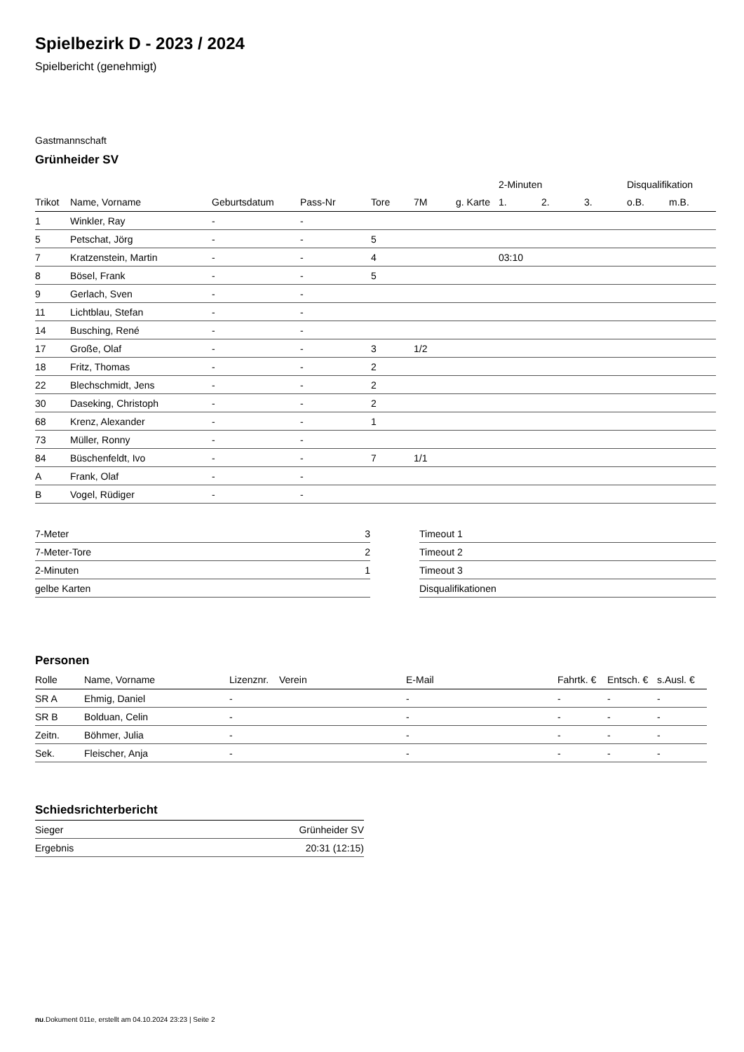Spielbezirk D - 2023 / 2024
Spielbericht (genehmigt)
Gastmannschaft
Grünheider SV
| | | | | | | | 2-Minuten | | | Disqualifikation | |
| --- | --- | --- | --- | --- | --- | --- | --- | --- | --- | --- | --- |
| Trikot | Name, Vorname | Geburtsdatum | Pass-Nr | Tore | 7M | g. Karte | 1. | 2. | 3. | o.B. | m.B. |
| 1 | Winkler, Ray | - | - | | | | | | | | |
| 5 | Petschat, Jörg | - | - | 5 | | | | | | | |
| 7 | Kratzenstein, Martin | - | - | 4 | | | 03:10 | | | | |
| 8 | Bösel, Frank | - | - | 5 | | | | | | | |
| 9 | Gerlach, Sven | - | - | | | | | | | | |
| 11 | Lichtblau, Stefan | - | - | | | | | | | | |
| 14 | Busching, René | - | - | | | | | | | | |
| 17 | Große, Olaf | - | - | 3 | 1/2 | | | | | | |
| 18 | Fritz, Thomas | - | - | 2 | | | | | | | |
| 22 | Blechschmidt, Jens | - | - | 2 | | | | | | | |
| 30 | Daseking, Christoph | - | - | 2 | | | | | | | |
| 68 | Krenz, Alexander | - | - | 1 | | | | | | | |
| 73 | Müller, Ronny | - | - | | | | | | | | |
| 84 | Büschenfeldt, Ivo | - | - | 7 | 1/1 | | | | | | |
| A | Frank, Olaf | - | - | | | | | | | | |
| B | Vogel, Rüdiger | - | - | | | | | | | | |
| 7-Meter | 3 |
| 7-Meter-Tore | 2 |
| 2-Minuten | 1 |
| gelbe Karten | |
| Timeout 1 |
| Timeout 2 |
| Timeout 3 |
| Disqualifikationen |
Personen
| Rolle | Name, Vorname | Lizenznr. | Verein | E-Mail | Fahrtk. € | Entsch. € | s.Ausl. € |
| --- | --- | --- | --- | --- | --- | --- | --- |
| SR A | Ehmig, Daniel | - | | - | - | - | - |
| SR B | Bolduan, Celin | - | | - | - | - | - |
| Zeitn. | Böhmer, Julia | - | | - | - | - | - |
| Sek. | Fleischer, Anja | - | | - | - | - | - |
Schiedsrichterbericht
| Sieger | Grünheider SV |
| Ergebnis | 20:31 (12:15) |
nu.Dokument 011e, erstellt am 04.10.2024 23:23 | Seite 2